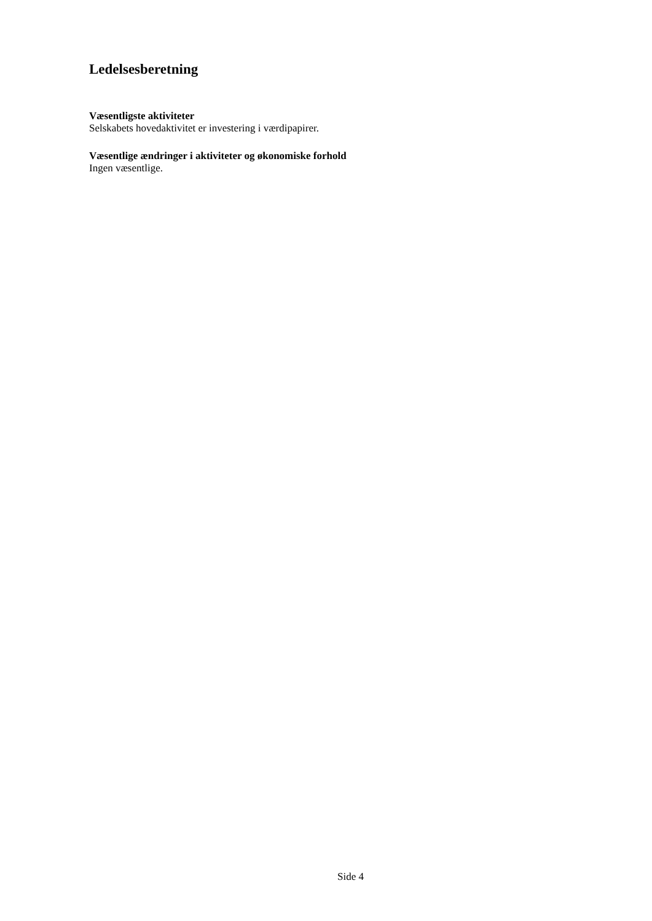Ledelsesberetning
Væsentligste aktiviteter
Selskabets hovedaktivitet er investering i værdipapirer.
Væsentlige ændringer i aktiviteter og økonomiske forhold
Ingen væsentlige.
Side 4